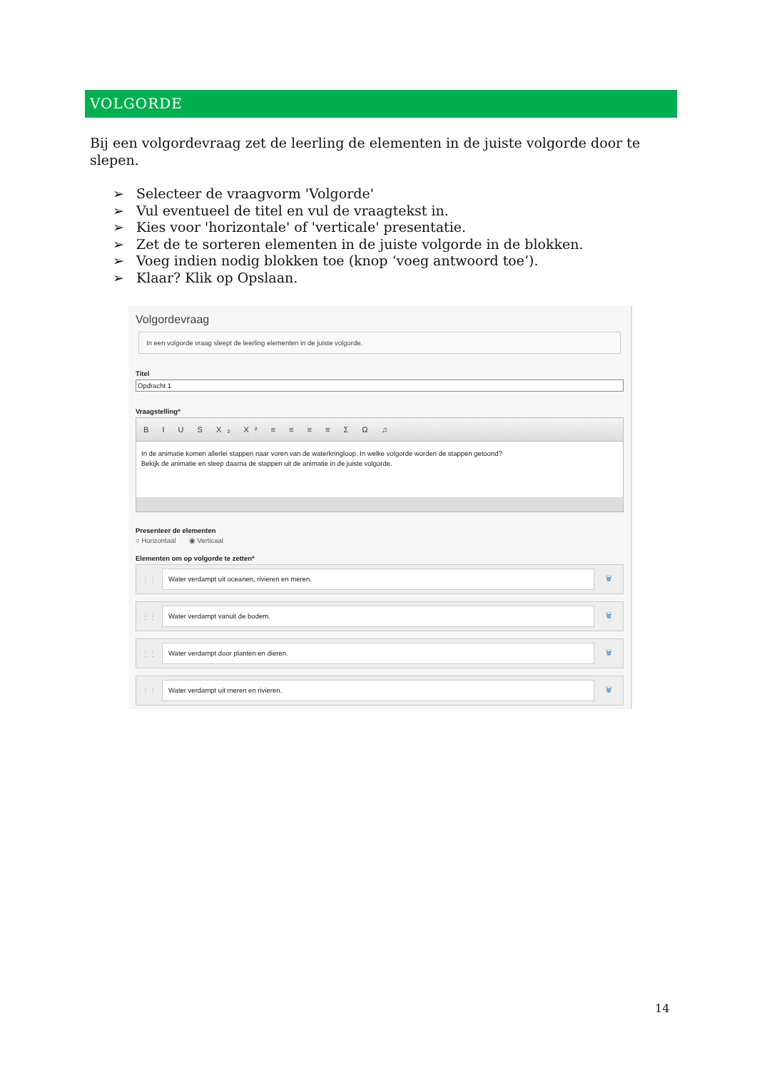VOLGORDE
Bij een volgordevraag zet de leerling de elementen in de juiste volgorde door te slepen.
➢ Selecteer de vraagvorm 'Volgorde'
➢ Vul eventueel de titel en vul de vraagtekst in.
➢ Kies voor 'horizontale' of 'verticale' presentatie.
➢ Zet de te sorteren elementen in de juiste volgorde in de blokken.
➢ Voeg indien nodig blokken toe (knop ‘voeg antwoord toe’).
➢ Klaar? Klik op Opslaan.
Volgordevraag
In een volgorde vraag sleept de leerling elementen in de juiste volgorde.
Titel
Opdracht 1
Vraagstelling*
B I U S X₂ X² ≡ ≡ ≡ ≡ Σ Ω ♫
In de animatie komen allerlei stappen naar voren van de waterkringloop. In welke volgorde worden de stappen getoond?
Bekijk de animatie en sleep daarna de stappen uit de animatie in de juiste volgorde.
Presenteer de elementen
○ Horizontaal ◉ Verticaal
Elementen om op volgorde te zetten*
⋮⋮ Water verdampt uit oceanen, rivieren en meren. 🗑
⋮⋮ Water verdampt vanuit de bodem. 🗑
⋮⋮ Water verdampt door planten en dieren. 🗑
⋮⋮ Water verdampt uit meren en rivieren. 🗑
14